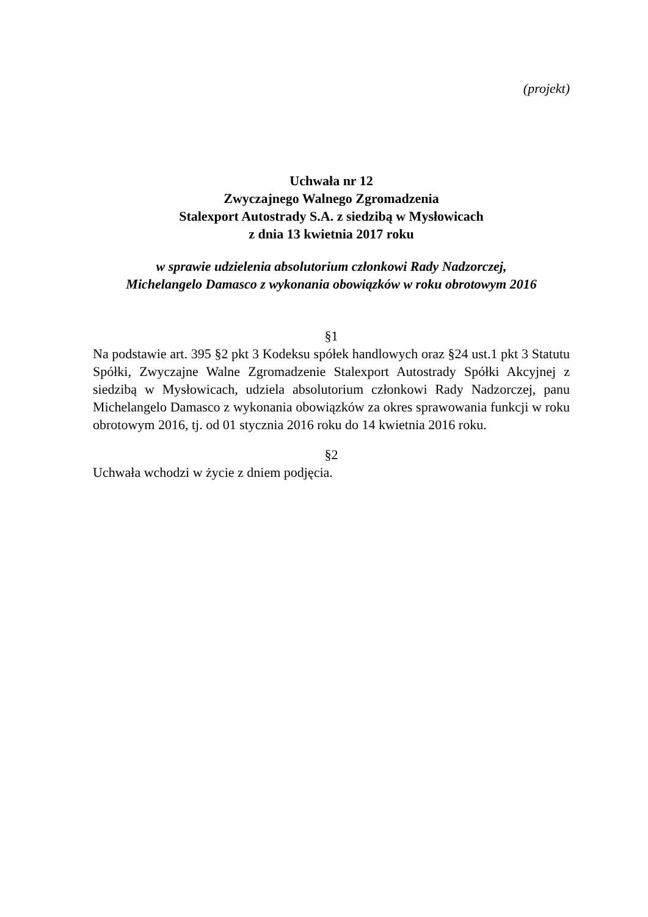(projekt)
Uchwała nr 12
Zwyczajnego Walnego Zgromadzenia
Stalexport Autostrady S.A. z siedzibą w Mysłowicach
z dnia 13 kwietnia 2017 roku
w sprawie udzielenia absolutorium członkowi Rady Nadzorczej,
Michelangelo Damasco z wykonania obowiązków w roku obrotowym 2016
§1
Na podstawie art. 395 §2 pkt 3 Kodeksu spółek handlowych oraz §24 ust.1 pkt 3 Statutu Spółki, Zwyczajne Walne Zgromadzenie Stalexport Autostrady Spółki Akcyjnej z siedzibą w Mysłowicach, udziela absolutorium członkowi Rady Nadzorczej, panu Michelangelo Damasco z wykonania obowiązków za okres sprawowania funkcji w roku obrotowym 2016, tj. od 01 stycznia 2016 roku do 14 kwietnia 2016 roku.
§2
Uchwała wchodzi w życie z dniem podjęcia.